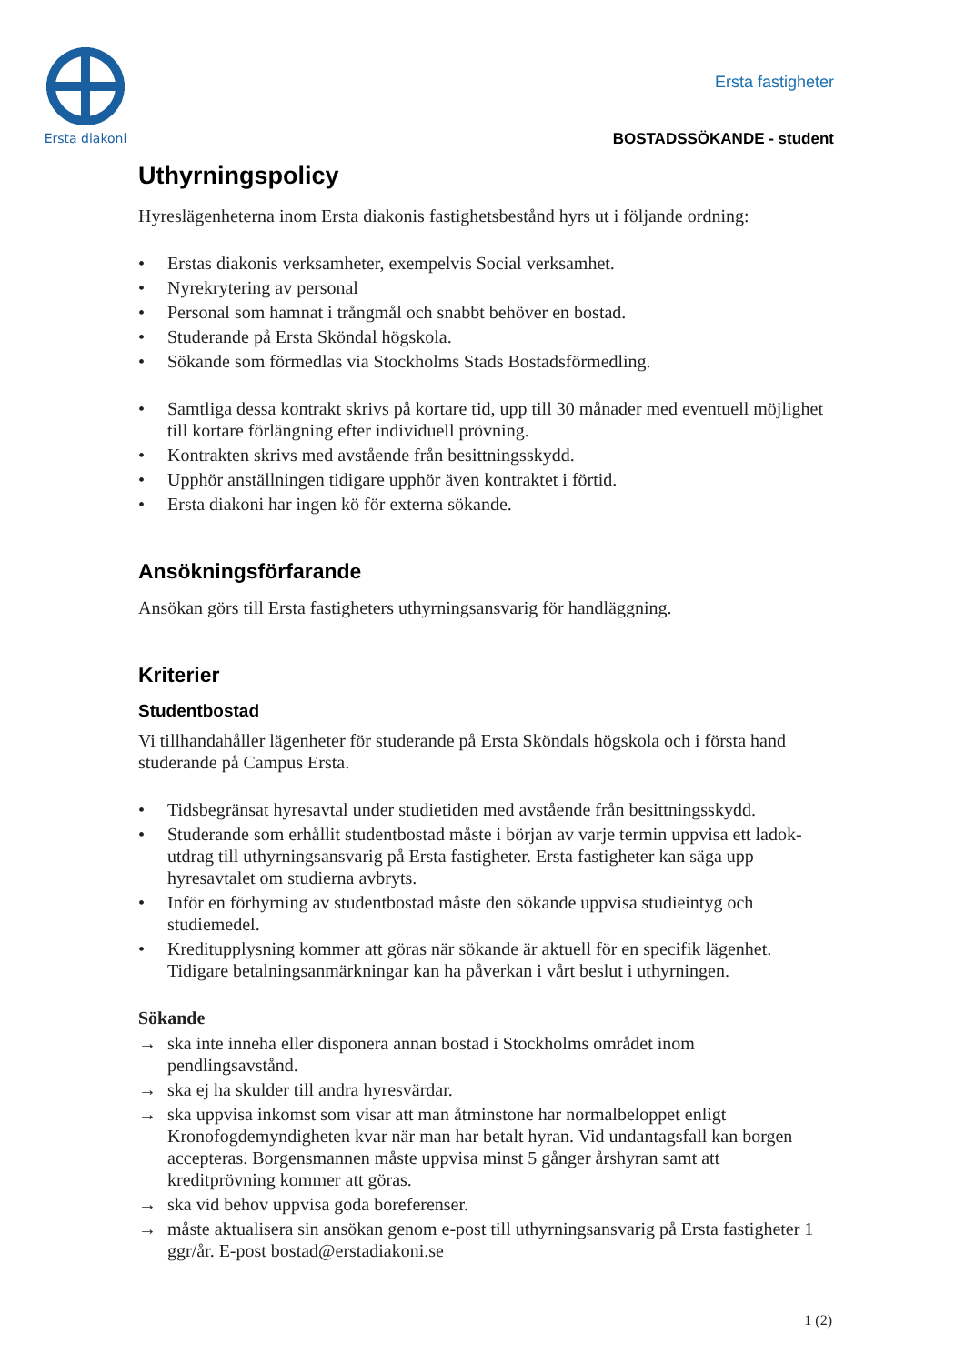Ersta diakoni
Ersta fastigheter
BOSTADSSÖKANDE - student
Uthyrningspolicy
Hyreslägenheterna inom Ersta diakonis fastighetsbestånd hyrs ut i följande ordning:
• Erstas diakonis verksamheter, exempelvis Social verksamhet.
• Nyrekrytering av personal
• Personal som hamnat i trångmål och snabbt behöver en bostad.
• Studerande på Ersta Sköndal högskola.
• Sökande som förmedlas via Stockholms Stads Bostadsförmedling.
• Samtliga dessa kontrakt skrivs på kortare tid, upp till 30 månader med eventuell möjlighet till kortare förlängning efter individuell prövning.
• Kontrakten skrivs med avstående från besittningsskydd.
• Upphör anställningen tidigare upphör även kontraktet i förtid.
• Ersta diakoni har ingen kö för externa sökande.
Ansökningsförfarande
Ansökan görs till Ersta fastigheters uthyrningsansvarig för handläggning.
Kriterier
Studentbostad
Vi tillhandahåller lägenheter för studerande på Ersta Sköndals högskola och i första hand studerande på Campus Ersta.
• Tidsbegränsat hyresavtal under studietiden med avstående från besittningsskydd.
• Studerande som erhållit studentbostad måste i början av varje termin uppvisa ett ladok-utdrag till uthyrningsansvarig på Ersta fastigheter. Ersta fastigheter kan säga upp hyresavtalet om studierna avbryts.
• Inför en förhyrning av studentbostad måste den sökande uppvisa studieintyg och studiemedel.
• Kreditupplysning kommer att göras när sökande är aktuell för en specifik lägenhet. Tidigare betalningsanmärkningar kan ha påverkan i vårt beslut i uthyrningen.
Sökande
→ ska inte inneha eller disponera annan bostad i Stockholms området inom pendlingsavstånd.
→ ska ej ha skulder till andra hyresvärdar.
→ ska uppvisa inkomst som visar att man åtminstone har normalbeloppet enligt Kronofogdemyndigheten kvar när man har betalt hyran. Vid undantagsfall kan borgen accepteras. Borgensmannen måste uppvisa minst 5 gånger årshyran samt att kreditprövning kommer att göras.
→ ska vid behov uppvisa goda boreferenser.
→ måste aktualisera sin ansökan genom e-post till uthyrningsansvarig på Ersta fastigheter 1 ggr/år. E-post bostad@erstadiakoni.se
1 (2)